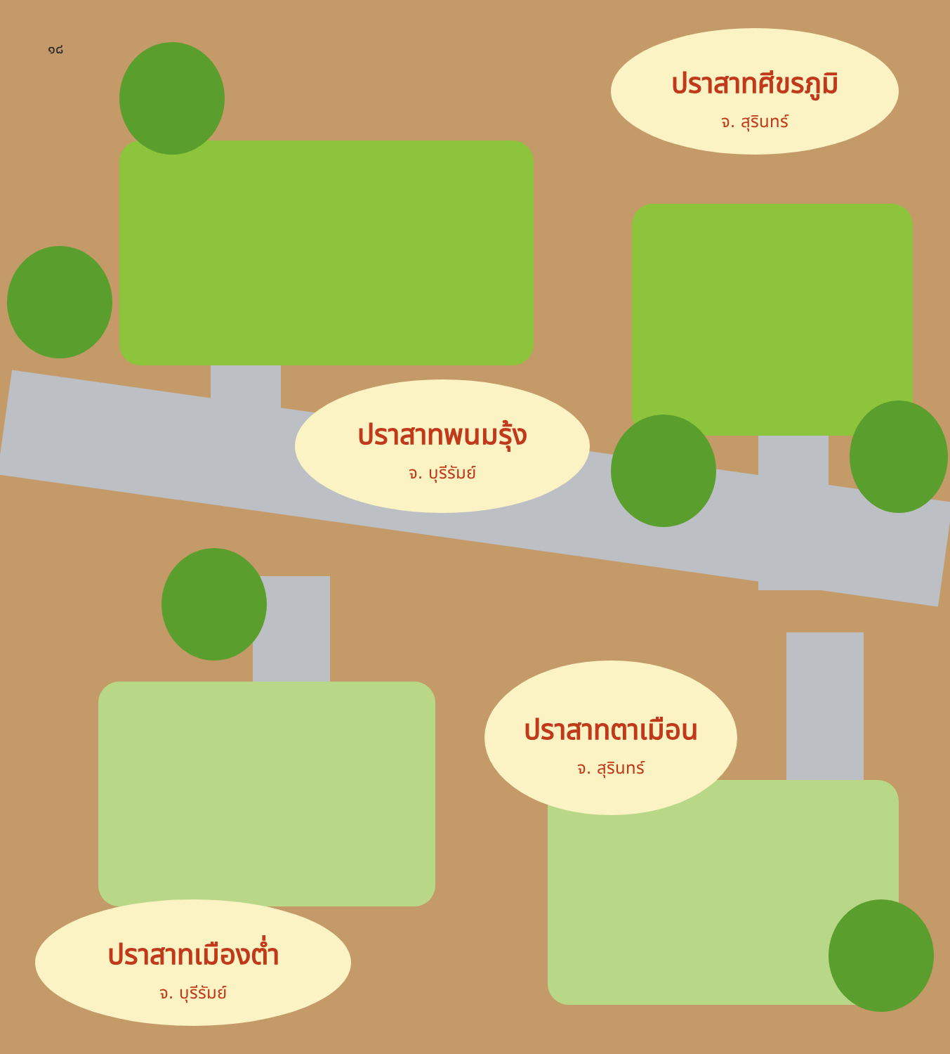๑๘
ปราสาทศีขรภูมิ
จ. สุรินทร์
ปราสาทพนมรุ้ง
จ. บุรีรัมย์
ปราสาทตาเมือน
จ. สุรินทร์
ปราสาทเมืองต่ำ
จ. บุรีรัมย์